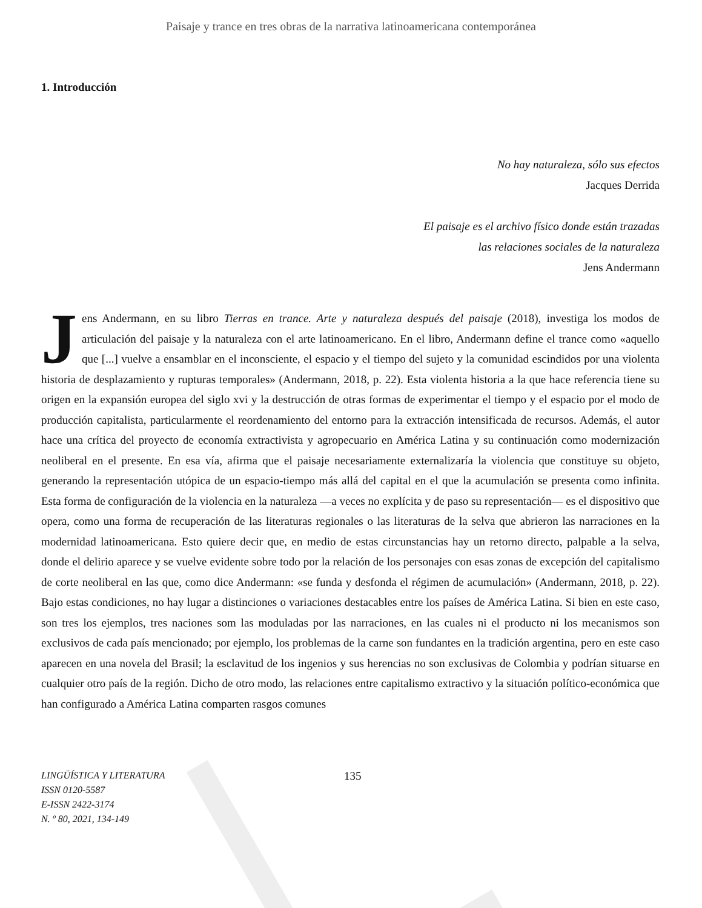Paisaje y trance en tres obras de la narrativa latinoamericana contemporánea
1. Introducción
No hay naturaleza, sólo sus efectos
Jacques Derrida
El paisaje es el archivo físico donde están trazadas
las relaciones sociales de la naturaleza
Jens Andermann
Jens Andermann, en su libro Tierras en trance. Arte y naturaleza después del paisaje (2018), investiga los modos de articulación del paisaje y la naturaleza con el arte latinoamericano. En el libro, Andermann define el trance como «aquello que [...] vuelve a ensamblar en el inconsciente, el espacio y el tiempo del sujeto y la comunidad escindidos por una violenta historia de desplazamiento y rupturas temporales» (Andermann, 2018, p. 22). Esta violenta historia a la que hace referencia tiene su origen en la expansión europea del siglo xvi y la destrucción de otras formas de experimentar el tiempo y el espacio por el modo de producción capitalista, particularmente el reordenamiento del entorno para la extracción intensificada de recursos. Además, el autor hace una crítica del proyecto de economía extractivista y agropecuario en América Latina y su continuación como modernización neoliberal en el presente. En esa vía, afirma que el paisaje necesariamente externalizaría la violencia que constituye su objeto, generando la representación utópica de un espacio-tiempo más allá del capital en el que la acumulación se presenta como infinita. Esta forma de configuración de la violencia en la naturaleza —a veces no explícita y de paso su representación— es el dispositivo que opera, como una forma de recuperación de las literaturas regionales o las literaturas de la selva que abrieron las narraciones en la modernidad latinoamericana. Esto quiere decir que, en medio de estas circunstancias hay un retorno directo, palpable a la selva, donde el delirio aparece y se vuelve evidente sobre todo por la relación de los personajes con esas zonas de excepción del capitalismo de corte neoliberal en las que, como dice Andermann: «se funda y desfonda el régimen de acumulación» (Andermann, 2018, p. 22). Bajo estas condiciones, no hay lugar a distinciones o variaciones destacables entre los países de América Latina. Si bien en este caso, son tres los ejemplos, tres naciones som las moduladas por las narraciones, en las cuales ni el producto ni los mecanismos son exclusivos de cada país mencionado; por ejemplo, los problemas de la carne son fundantes en la tradición argentina, pero en este caso aparecen en una novela del Brasil; la esclavitud de los ingenios y sus herencias no son exclusivas de Colombia y podrían situarse en cualquier otro país de la región. Dicho de otro modo, las relaciones entre capitalismo extractivo y la situación político-económica que han configurado a América Latina comparten rasgos comunes
LINGÜÍSTICA Y LITERATURA
ISSN 0120-5587
E-ISSN 2422-3174
N. º 80, 2021, 134-149
135